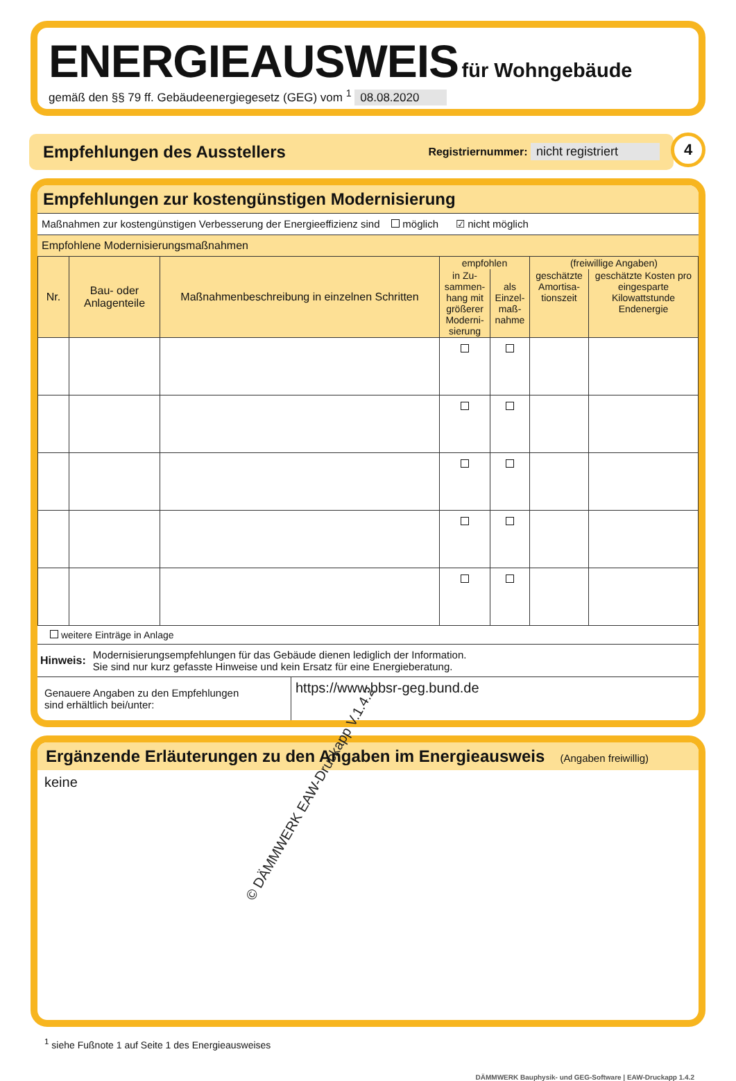ENERGIEAUSWEIS für Wohngebäude
gemäß den §§ 79 ff. Gebäudeenergiegesetz (GEG) vom <sup>1</sup> 08.08.2020
Empfehlungen des Ausstellers Registriernummer: nicht registriert
4
Empfehlungen zur kostengünstigen Modernisierung
Maßnahmen zur kostengünstigen Verbesserung der Energieeffizienz sind möglich ☑ nicht möglich
Empfohlene Modernisierungsmaßnahmen
| Nr. | Bau- oder Anlagenteile | Maßnahmenbeschreibung in einzelnen Schritten | empfohlen | | (freiwillige Angaben) | |
| --- | --- | --- | --- | --- | --- | --- |
| | | | in Zu-sammen-hang mit größerer Moderni-sierung | als Einzel-maß-nahme | geschätzte Amortisa-tionszeit | geschätzte Kosten pro eingesparte Kilowattstunde Endenergie |
weitere Einträge in Anlage
Hinweis:
Modernisierungsempfehlungen für das Gebäude dienen lediglich der Information.
Sie sind nur kurz gefasste Hinweise und kein Ersatz für eine Energieberatung.
Genauere Angaben zu den Empfehlungen
sind erhältlich bei/unter:
https://www.bbsr-geg.bund.de
Ergänzende Erläuterungen zu den Angaben im Energieausweis (Angaben freiwillig)
keine
<sup>1</sup> siehe Fußnote 1 auf Seite 1 des Energieausweises
DÄMMWERK Bauphysik- und GEG-Software | EAW-Druckapp 1.4.2
© DÄMMWERK EAW-Druckapp V.1.4.2